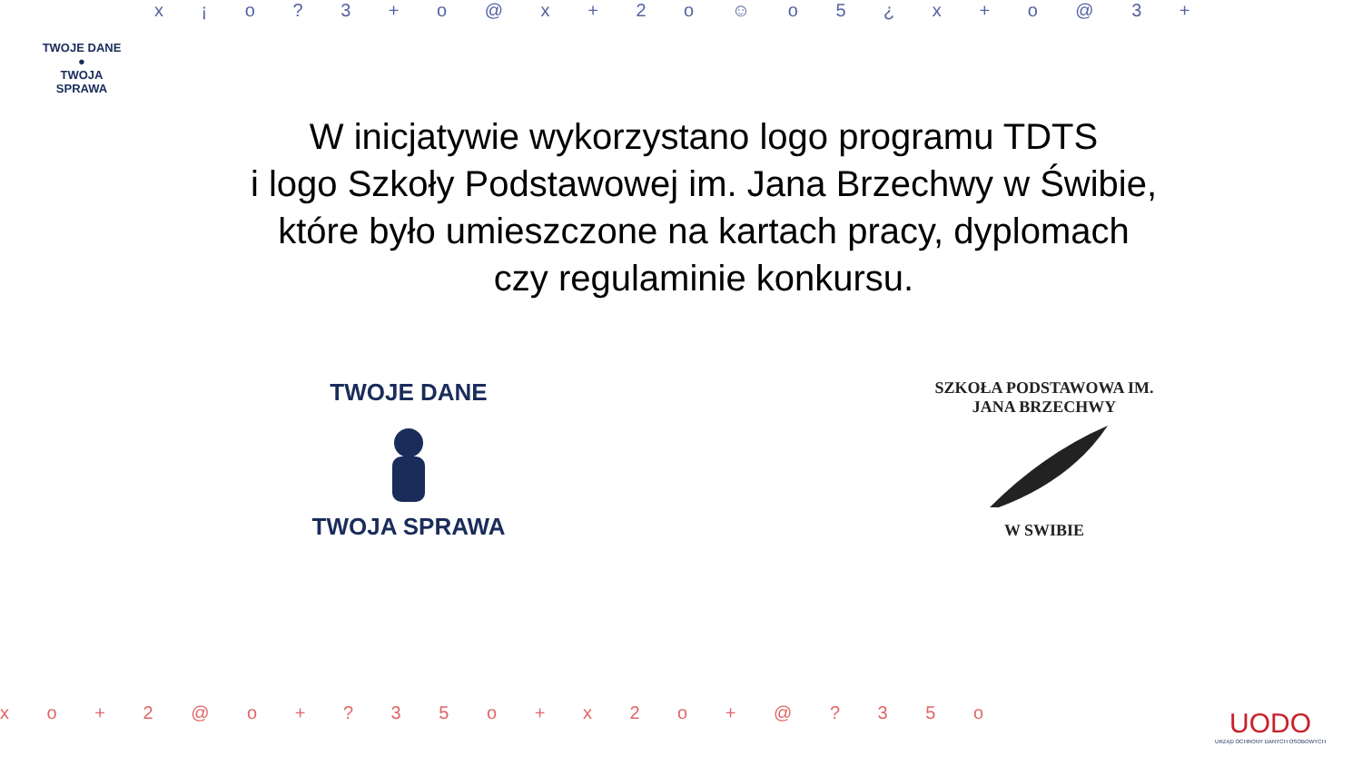x ¡ o ? 3 + o @ x + 2 o ☺ o 5 ¿ x + o @ 3 +
TWOJE DANE
●
TWOJA SPRAWA
W inicjatywie wykorzystano logo programu TDTS
i logo Szkoły Podstawowej im. Jana Brzechwy w Świbie,
które było umieszczone na kartach pracy, dyplomach
czy regulaminie konkursu.
TWOJE DANE
TWOJA SPRAWA
SZKOŁA PODSTAWOWA IM. JANA BRZECHWY
W SWIBIE
x o + 2 @ o + ? 3 5 o + x 2 o + @ ? 3 5 o
UODO
URZĄD OCHRONY DANYCH OSOBOWYCH